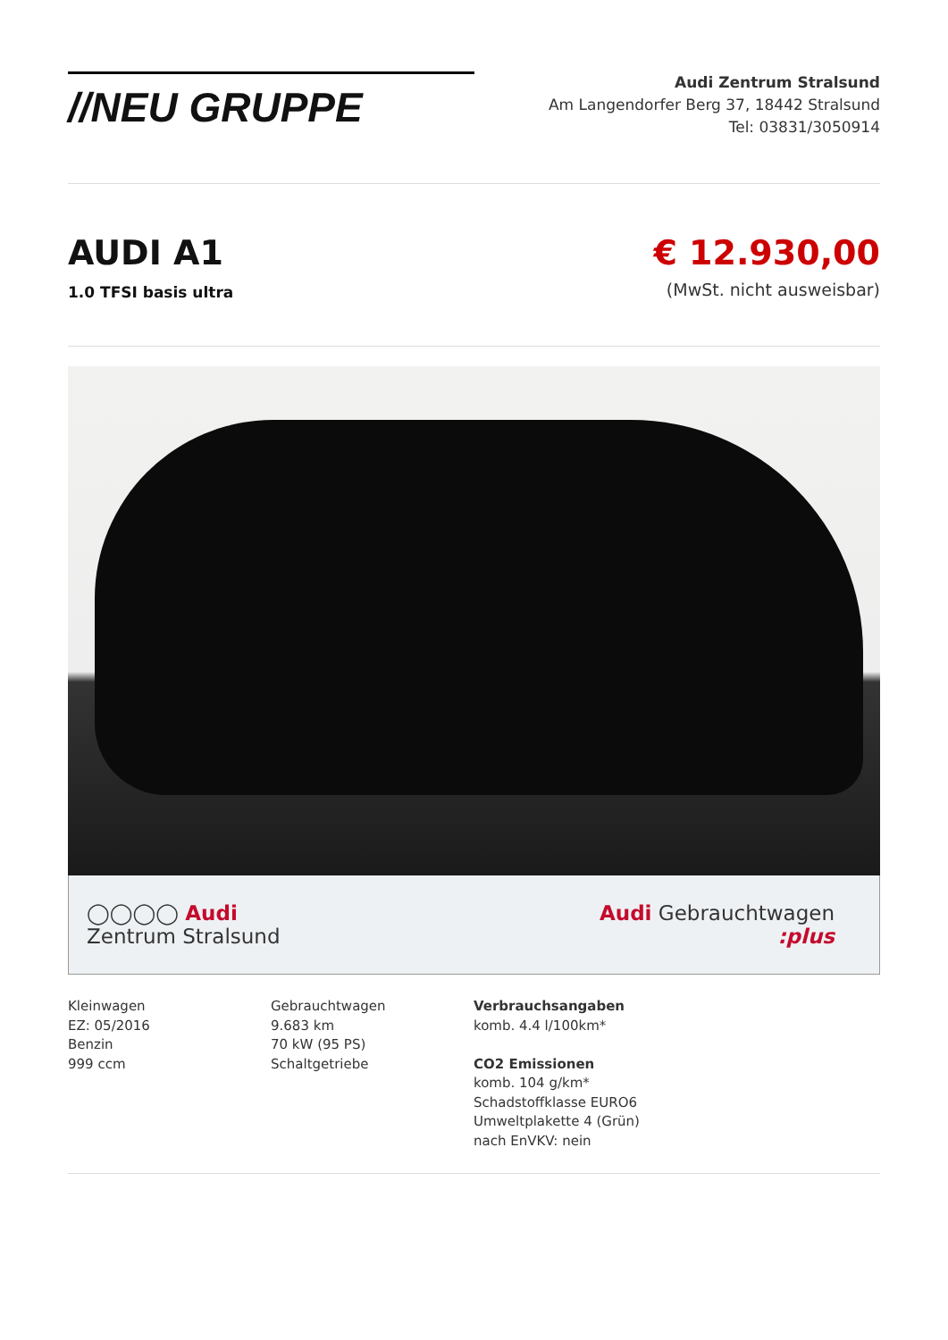//NEU GRUPPE
Audi Zentrum Stralsund
Am Langendorfer Berg 37, 18442 Stralsund
Tel: 03831/3050914
AUDI A1
1.0 TFSI basis ultra
€ 12.930,00
(MwSt. nicht ausweisbar)
◯◯◯◯ Audi
Zentrum Stralsund
Audi Gebrauchtwagen
:plus
Kleinwagen
EZ: 05/2016
Benzin
999 ccm
Gebrauchtwagen
9.683 km
70 kW (95 PS)
Schaltgetriebe
Verbrauchsangaben
komb. 4.4 l/100km*
CO2 Emissionen
komb. 104 g/km*
Schadstoffklasse EURO6
Umweltplakette 4 (Grün)
nach EnVKV: nein